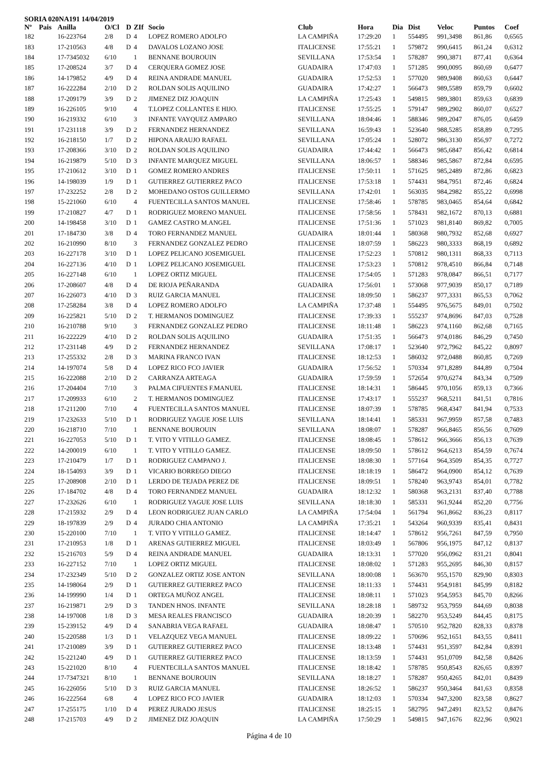SORIA 020NA191 14/04/2019
| Nº | Pais | Anilla | O/Cl | D | ZIf | Socio | Club | Hora | Dia | Dist | Veloc | Puntos | Coef |
| --- | --- | --- | --- | --- | --- | --- | --- | --- | --- | --- | --- | --- | --- |
| 182 | | 16-223764 | 2/8 | D | 4 | LOPEZ ROMERO ADOLFO | LA CAMPIÑA | 17:29:20 | 1 | 554495 | 991,3498 | 861,86 | 0,6565 |
| 183 | | 17-210563 | 4/8 | D | 4 | DAVALOS LOZANO JOSE | ITALICENSE | 17:55:21 | 1 | 579872 | 990,6415 | 861,24 | 0,6312 |
| 184 | | 17-7345032 | 6/10 | | 1 | BENNANE BOUROUIN | SEVILLANA | 17:53:54 | 1 | 578287 | 990,3871 | 877,41 | 0,6364 |
| 185 | | 17-208524 | 3/7 | D | 4 | CERQUERA GOMEZ JOSE | GUADAIRA | 17:47:03 | 1 | 571285 | 990,0095 | 860,69 | 0,6477 |
| 186 | | 14-179852 | 4/9 | D | 4 | REINA ANDRADE MANUEL | GUADAIRA | 17:52:53 | 1 | 577020 | 989,9408 | 860,63 | 0,6447 |
| 187 | | 16-222284 | 2/10 | D | 2 | ROLDAN SOLIS AQUILINO | GUADAIRA | 17:42:27 | 1 | 566473 | 989,5589 | 859,79 | 0,6602 |
| 188 | | 17-209179 | 3/9 | D | 2 | JIMENEZ DIZ JOAQUIN | LA CAMPIÑA | 17:25:43 | 1 | 549815 | 989,3801 | 859,63 | 0,6839 |
| 189 | | 16-226105 | 9/10 | | 4 | T.LOPEZ COLLANTES E HIJO. | ITALICENSE | 17:55:25 | 1 | 579147 | 989,2902 | 860,07 | 0,6527 |
| 190 | | 16-219332 | 6/10 | | 3 | INFANTE VAYQUEZ AMPARO | SEVILLANA | 18:04:46 | 1 | 588346 | 989,2047 | 876,05 | 0,6459 |
| 191 | | 17-231118 | 3/9 | D | 2 | FERNANDEZ HERNANDEZ | SEVILLANA | 16:59:43 | 1 | 523640 | 988,5285 | 858,89 | 0,7295 |
| 192 | | 16-218150 | 1/7 | D | 2 | HIPONA ARAUJO RAFAEL | SEVILLANA | 17:05:24 | 1 | 528072 | 986,3130 | 856,97 | 0,7272 |
| 193 | | 17-208366 | 3/10 | D | 2 | ROLDAN SOLIS AQUILINO | GUADAIRA | 17:44:42 | 1 | 566473 | 985,6847 | 856,42 | 0,6814 |
| 194 | | 16-219879 | 5/10 | D | 3 | INFANTE MARQUEZ MIGUEL | SEVILLANA | 18:06:57 | 1 | 588346 | 985,5867 | 872,84 | 0,6595 |
| 195 | | 17-210612 | 3/10 | D | 1 | GOMEZ ROMERO ANDRES | ITALICENSE | 17:50:11 | 1 | 571625 | 985,2489 | 872,86 | 0,6823 |
| 196 | | 14-198039 | 1/9 | D | 1 | GUTIERREZ GUTIERREZ PACO | ITALICENSE | 17:53:18 | 1 | 574431 | 984,7951 | 872,46 | 0,6824 |
| 197 | | 17-232252 | 2/8 | D | 2 | MOHEDANO OSTOS GUILLERMO | SEVILLANA | 17:42:01 | 1 | 563035 | 984,2982 | 855,22 | 0,6998 |
| 198 | | 15-221060 | 6/10 | | 4 | FUENTECILLA SANTOS MANUEL | ITALICENSE | 17:58:46 | 1 | 578785 | 983,0465 | 854,64 | 0,6842 |
| 199 | | 17-210827 | 4/7 | D | 1 | RODRIGUEZ MORENO MANUEL | ITALICENSE | 17:58:56 | 1 | 578431 | 982,1672 | 870,13 | 0,6881 |
| 200 | | 14-198458 | 3/10 | D | 1 | GAMEZ CASTRO M.ANGEL | ITALICENSE | 17:51:36 | 1 | 571023 | 981,8140 | 869,82 | 0,7005 |
| 201 | | 17-184730 | 3/8 | D | 4 | TORO FERNANDEZ MANUEL | GUADAIRA | 18:01:44 | 1 | 580368 | 980,7932 | 852,68 | 0,6927 |
| 202 | | 16-210990 | 8/10 | | 3 | FERNANDEZ GONZALEZ PEDRO | ITALICENSE | 18:07:59 | 1 | 586223 | 980,3333 | 868,19 | 0,6892 |
| 203 | | 16-227178 | 3/10 | D | 1 | LOPEZ PELICANO JOSEMIGUEL | ITALICENSE | 17:52:23 | 1 | 570812 | 980,1311 | 868,33 | 0,7113 |
| 204 | | 16-227136 | 4/10 | D | 1 | LOPEZ PELICANO JOSEMIGUEL | ITALICENSE | 17:53:23 | 1 | 570812 | 978,4510 | 866,84 | 0,7148 |
| 205 | | 16-227148 | 6/10 | | 1 | LOPEZ ORTIZ MIGUEL | ITALICENSE | 17:54:05 | 1 | 571283 | 978,0847 | 866,51 | 0,7177 |
| 206 | | 17-208607 | 4/8 | D | 4 | DE RIOJA PEÑARANDA | GUADAIRA | 17:56:01 | 1 | 573068 | 977,9039 | 850,17 | 0,7189 |
| 207 | | 16-226073 | 4/10 | D | 3 | RUIZ GARCIA MANUEL | ITALICENSE | 18:09:50 | 1 | 586237 | 977,3331 | 865,53 | 0,7062 |
| 208 | | 17-258284 | 3/8 | D | 4 | LOPEZ ROMERO ADOLFO | LA CAMPIÑA | 17:37:48 | 1 | 554495 | 976,5675 | 849,01 | 0,7502 |
| 209 | | 16-225821 | 5/10 | D | 2 | T. HERMANOS DOMINGUEZ | ITALICENSE | 17:39:33 | 1 | 555237 | 974,8696 | 847,03 | 0,7528 |
| 210 | | 16-210788 | 9/10 | | 3 | FERNANDEZ GONZALEZ PEDRO | ITALICENSE | 18:11:48 | 1 | 586223 | 974,1160 | 862,68 | 0,7165 |
| 211 | | 16-222229 | 4/10 | D | 2 | ROLDAN SOLIS AQUILINO | GUADAIRA | 17:51:35 | 1 | 566473 | 974,0186 | 846,29 | 0,7450 |
| 212 | | 17-231148 | 4/9 | D | 2 | FERNANDEZ HERNANDEZ | SEVILLANA | 17:08:17 | 1 | 523640 | 972,7962 | 845,22 | 0,8097 |
| 213 | | 17-255332 | 2/8 | D | 3 | MARINA FRANCO IVAN | ITALICENSE | 18:12:53 | 1 | 586032 | 972,0488 | 860,85 | 0,7269 |
| 214 | | 14-197074 | 5/8 | D | 4 | LOPEZ RICO FCO JAVIER | GUADAIRA | 17:56:52 | 1 | 570334 | 971,8289 | 844,89 | 0,7504 |
| 215 | | 16-222088 | 2/10 | D | 2 | CARRANZA ARTEAGA | GUADAIRA | 17:59:59 | 1 | 572654 | 970,6274 | 843,34 | 0,7509 |
| 216 | | 17-204404 | 7/10 | | 3 | PALMA CIFUENTES F.MANUEL | ITALICENSE | 18:14:31 | 1 | 586445 | 970,1056 | 859,13 | 0,7366 |
| 217 | | 17-209933 | 6/10 | | 2 | T. HERMANOS DOMINGUEZ | ITALICENSE | 17:43:17 | 1 | 555237 | 968,5211 | 841,51 | 0,7816 |
| 218 | | 17-211200 | 7/10 | | 4 | FUENTECILLA SANTOS MANUEL | ITALICENSE | 18:07:39 | 1 | 578785 | 968,4347 | 841,94 | 0,7533 |
| 219 | | 17-232633 | 5/10 | D | 1 | RODRIGUEZ YAGUE JOSE LUIS | SEVILLANA | 18:14:41 | 1 | 585331 | 967,9959 | 857,58 | 0,7483 |
| 220 | | 16-218710 | 7/10 | | 1 | BENNANE BOUROUIN | SEVILLANA | 18:08:07 | 1 | 578287 | 966,8465 | 856,56 | 0,7609 |
| 221 | | 16-227053 | 5/10 | D | 1 | T. VITO Y VITILLO GAMEZ. | ITALICENSE | 18:08:45 | 1 | 578612 | 966,3666 | 856,13 | 0,7639 |
| 222 | | 14-200019 | 6/10 | | 1 | T. VITO Y VITILLO GAMEZ. | ITALICENSE | 18:09:50 | 1 | 578612 | 964,6213 | 854,59 | 0,7674 |
| 223 | | 17-210479 | 1/7 | D | 1 | RODRIGUEZ CAMPANO J. | ITALICENSE | 18:08:30 | 1 | 577164 | 964,3509 | 854,35 | 0,7727 |
| 224 | | 18-154093 | 3/9 | D | 1 | VICARIO BORREGO DIEGO | ITALICENSE | 18:18:19 | 1 | 586472 | 964,0900 | 854,12 | 0,7639 |
| 225 | | 17-208908 | 2/10 | D | 1 | LERDO DE TEJADA PEREZ DE | ITALICENSE | 18:09:51 | 1 | 578240 | 963,9743 | 854,01 | 0,7782 |
| 226 | | 17-184702 | 4/8 | D | 4 | TORO FERNANDEZ MANUEL | GUADAIRA | 18:12:32 | 1 | 580368 | 963,2131 | 837,40 | 0,7788 |
| 227 | | 17-232626 | 6/10 | | 1 | RODRIGUEZ YAGUE JOSE LUIS | SEVILLANA | 18:18:30 | 1 | 585331 | 961,9244 | 852,20 | 0,7756 |
| 228 | | 17-215932 | 2/9 | D | 4 | LEON RODRIGUEZ JUAN CARLO | LA CAMPIÑA | 17:54:04 | 1 | 561794 | 961,8662 | 836,23 | 0,8117 |
| 229 | | 18-197839 | 2/9 | D | 4 | JURADO CHIA ANTONIO | LA CAMPIÑA | 17:35:21 | 1 | 543264 | 960,9339 | 835,41 | 0,8431 |
| 230 | | 15-220100 | 7/10 | | 1 | T. VITO Y VITILLO GAMEZ. | ITALICENSE | 18:14:47 | 1 | 578612 | 956,7261 | 847,59 | 0,7950 |
| 231 | | 17-210953 | 1/8 | D | 1 | ARENAS GUTIERREZ MIGUEL | ITALICENSE | 18:03:49 | 1 | 567806 | 956,1975 | 847,12 | 0,8137 |
| 232 | | 15-216703 | 5/9 | D | 4 | REINA ANDRADE MANUEL | GUADAIRA | 18:13:31 | 1 | 577020 | 956,0962 | 831,21 | 0,8041 |
| 233 | | 16-227152 | 7/10 | | 1 | LOPEZ ORTIZ MIGUEL | ITALICENSE | 18:08:02 | 1 | 571283 | 955,2695 | 846,30 | 0,8157 |
| 234 | | 17-232349 | 5/10 | D | 2 | GONZALEZ ORTIZ JOSE ANTON | SEVILLANA | 18:00:08 | 1 | 563670 | 955,1570 | 829,90 | 0,8303 |
| 235 | | 14-198064 | 2/9 | D | 1 | GUTIERREZ GUTIERREZ PACO | ITALICENSE | 18:11:33 | 1 | 574431 | 954,9181 | 845,99 | 0,8182 |
| 236 | | 14-199990 | 1/4 | D | 1 | ORTEGA MUÑOZ ANGEL | ITALICENSE | 18:08:11 | 1 | 571023 | 954,5953 | 845,70 | 0,8266 |
| 237 | | 16-219871 | 2/9 | D | 3 | TANDEN HNOS. INFANTE | SEVILLANA | 18:28:18 | 1 | 589732 | 953,7959 | 844,69 | 0,8038 |
| 238 | | 14-197008 | 1/8 | D | 3 | MESA REALES FRANCISCO | GUADAIRA | 18:20:39 | 1 | 582270 | 953,5249 | 844,45 | 0,8175 |
| 239 | | 15-239152 | 4/9 | D | 4 | SANABRIA VEGA RAFAEL | GUADAIRA | 18:08:47 | 1 | 570510 | 952,7820 | 828,33 | 0,8378 |
| 240 | | 15-220588 | 1/3 | D | 1 | VELAZQUEZ VEGA MANUEL | ITALICENSE | 18:09:22 | 1 | 570696 | 952,1651 | 843,55 | 0,8411 |
| 241 | | 17-210089 | 3/9 | D | 1 | GUTIERREZ GUTIERREZ PACO | ITALICENSE | 18:13:48 | 1 | 574431 | 951,3597 | 842,84 | 0,8391 |
| 242 | | 15-221240 | 4/9 | D | 1 | GUTIERREZ GUTIERREZ PACO | ITALICENSE | 18:13:59 | 1 | 574431 | 951,0709 | 842,58 | 0,8426 |
| 243 | | 15-221020 | 8/10 | | 4 | FUENTECILLA SANTOS MANUEL | ITALICENSE | 18:18:42 | 1 | 578785 | 950,8543 | 826,65 | 0,8397 |
| 244 | | 17-7347321 | 8/10 | | 1 | BENNANE BOUROUIN | SEVILLANA | 18:18:27 | 1 | 578287 | 950,4265 | 842,01 | 0,8439 |
| 245 | | 16-226056 | 5/10 | D | 3 | RUIZ GARCIA MANUEL | ITALICENSE | 18:26:52 | 1 | 586237 | 950,3464 | 841,63 | 0,8358 |
| 246 | | 16-222564 | 6/8 | | 4 | LOPEZ RICO FCO JAVIER | GUADAIRA | 18:12:03 | 1 | 570334 | 947,3200 | 823,58 | 0,8627 |
| 247 | | 17-255175 | 1/10 | D | 4 | PEREZ JURADO JESUS | ITALICENSE | 18:25:15 | 1 | 582795 | 947,2491 | 823,52 | 0,8476 |
| 248 | | 17-215703 | 4/9 | D | 2 | JIMENEZ DIZ JOAQUIN | LA CAMPIÑA | 17:50:29 | 1 | 549815 | 947,1676 | 822,96 | 0,9021 |
Página 4 de 10